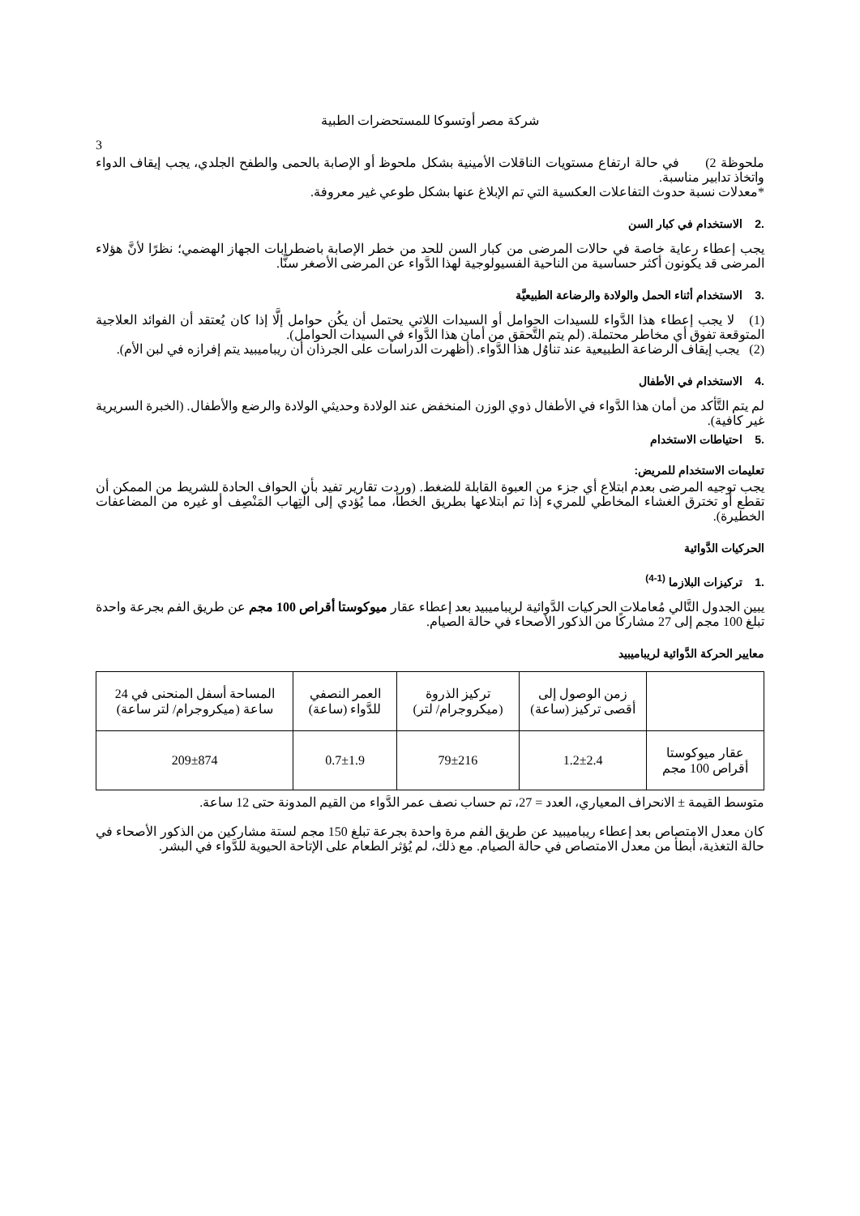شركة مصر أوتسوكا للمستحضرات الطبية
3
ملحوظة 2) في حالة ارتفاع مستويات الناقلات الأمينية بشكل ملحوظ أو الإصابة بالحمى والطفح الجلدي، يجب إيقاف الدواء واتخاذ تدابير مناسبة.
*معدلات نسبة حدوث التفاعلات العكسية التي تم الإبلاغ عنها بشكل طوعي غير معروفة.
.2 الاستخدام في كبار السن
يجب إعطاء رعاية خاصة في حالات المرضى من كبار السن للحد من خطر الإصابة باضطرابات الجهاز الهضمي؛ نظرًا لأنَّ هؤلاء المرضى قد يكونون أكثر حساسية من الناحية الفسيولوجية لهذا الدَّواء عن المرضى الأصغر سنًّا.
.3 الاستخدام أثناء الحمل والولادة والرضاعة الطبيعيَّة
(1) لا يجب إعطاء هذا الدَّواء للسيدات الحوامل أو السيدات اللاتي يحتمل أن يكُن حوامل إلَّا إذا كان يُعتقد أن الفوائد العلاجية المتوقعة تفوق أي مخاطر محتملة. (لم يتم التَّحقق من أمان هذا الدَّواء في السيدات الحوامل).
(2) يجب إيقاف الرضاعة الطبيعية عند تناوُل هذا الدَّواء. (أظهرت الدراسات على الجرذان أن ريباميبيد يتم إفرازه في لبن الأم).
.4 الاستخدام في الأطفال
لم يتم التَّأكد من أمان هذا الدَّواء في الأطفال ذوي الوزن المنخفض عند الولادة وحديثي الولادة والرضع والأطفال. (الخبرة السريرية غير كافية).
.5 احتياطات الاستخدام
تعليمات الاستخدام للمريض:
يجب توجيه المرضى بعدم ابتلاع أي جزء من العبوة القابلة للضغط. (وردت تقارير تفيد بأن الحواف الحادة للشريط من الممكن أن تقطع أو تخترق الغشاء المخاطي للمريء إذا تم ابتلاعها بطريق الخطأ، مما يُؤدي إلى الْتِهاب المَنْصِف أو غيره من المضاعفات الخطيرة).
الحركيات الدَّوائية
.1 تركيزات البلازما <sup>(1-4)</sup>
يبين الجدول التَّالي مُعاملات الحركيات الدَّوائية لريباميبيد بعد إعطاء عقار ميوكوستا أقراص 100 مجم عن طريق الفم بجرعة واحدة تبلغ 100 مجم إلى 27 مشاركًا من الذكور الأصحاء في حالة الصيام.
معايير الحركة الدَّوائية لريباميبيد
| | زمن الوصول إلى أقصى تركيز (ساعة) | تركيز الذروة (ميكروجرام/ لتر) | العمر النصفي للدَّواء (ساعة) | المساحة أسفل المنحنى في 24 ساعة (ميكروجرام/ لتر ساعة) |
| عقار ميوكوستا أقراص 100 مجم | 1.2±2.4 | 79±216 | 0.7±1.9 | 209±874 |
متوسط القيمة ± الانحراف المعياري، العدد = 27، تم حساب نصف عمر الدَّواء من القيم المدونة حتى 12 ساعة.
كان معدل الامتصاص بعد إعطاء ريباميبيد عن طريق الفم مرة واحدة بجرعة تبلغ 150 مجم لستة مشاركين من الذكور الأصحاء في حالة التغذية، أبطأ من معدل الامتصاص في حالة الصيام. مع ذلك، لم يُؤثر الطعام على الإتاحة الحيوية للدَّواء في البشر.